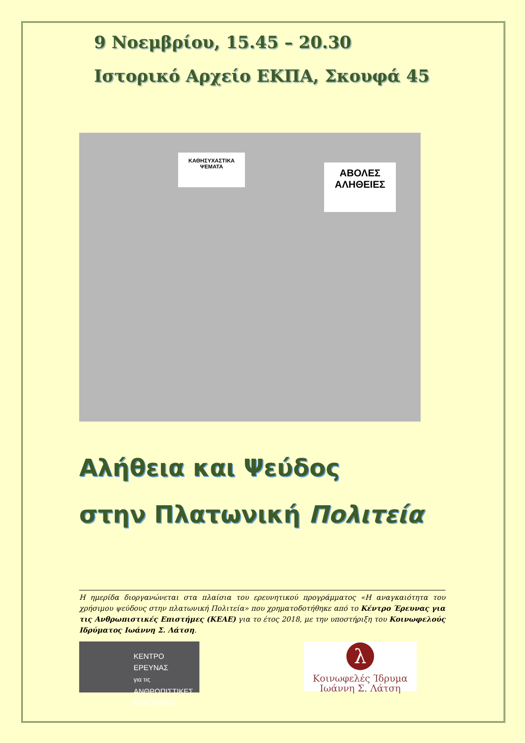9 Νοεμβρίου, 15.45 – 20.30
Ιστορικό Αρχείο ΕΚΠΑ, Σκουφά 45
ΚΑΘΗΣΥΧΑΣΤΙΚΑ ΨΕΜΑΤΑ
ΑΒΟΛΕΣ ΑΛΗΘΕΙΕΣ
Αλήθεια και Ψεύδος
στην Πλατωνική Πολιτεία
Η ημερίδα διοργανώνεται στα πλαίσια του ερευνητικού προγράμματος «Η αναγκαιότητα του χρήσιμου ψεύδους στην πλατωνική Πολιτεία» που χρηματοδοτήθηκε από το Κέντρο Έρευνας για τις Ανθρωπιστικές Επιστήμες (ΚΕΑΕ) για το έτος 2018, με την υποστήριξη του Κοινωφελούς Ιδρύματος Ιωάννη Σ. Λάτση.
ΚΕΝΤΡΟ ΕΡΕΥΝΑΣ
για τις ΑΝΘΡΩΠΙΣΤΙΚΕΣ
ΕΠΙΣΤΗΜΕΣ
λ
Κοινωφελές Ίδρυμα
Ιωάννη Σ. Λάτση